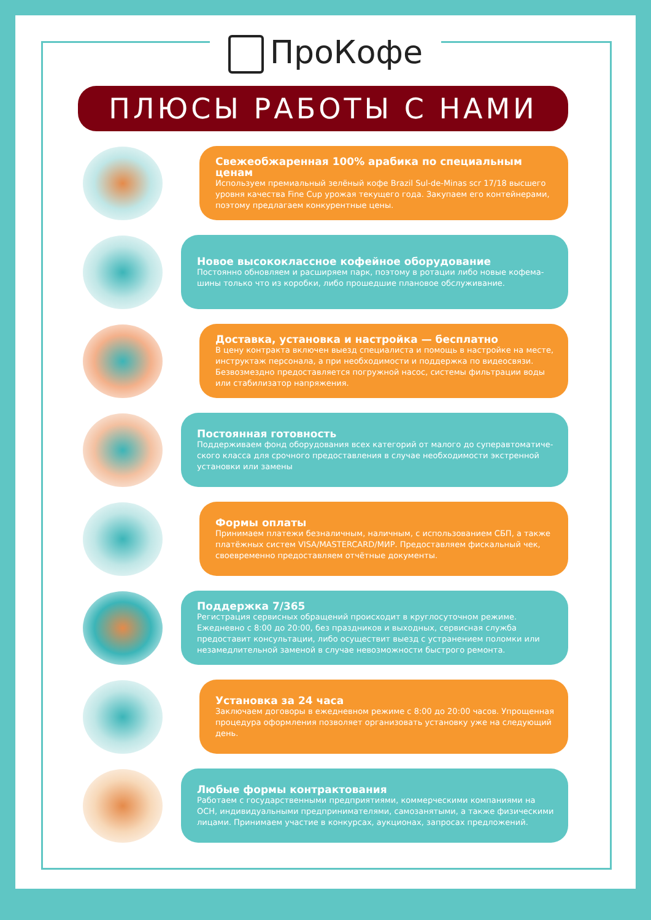ПроКофе
ПЛЮСЫ РАБОТЫ С НАМИ
Свежеобжаренная 100% арабика по специальным ценам
Используем премиальный зелёный кофе Brazil Sul-de-Minas scr 17/18 высшего уровня качества Fine Cup урожая текущего года. Закупаем его контейнерами, поэтому предлагаем конкурентные цены.
Новое высококлассное кофейное оборудование
Постоянно обновляем и расширяем парк, поэтому в ротации либо новые кофема-шины только что из коробки, либо прошедшие плановое обслуживание.
Доставка, установка и настройка — бесплатно
В цену контракта включен выезд специалиста и помощь в настройке на месте, инструктаж персонала, а при необходимости и поддержка по видеосвязи. Безвозмездно предоставляется погружной насос, системы фильтрации воды или стабилизатор напряжения.
Постоянная готовность
Поддерживаем фонд оборудования всех категорий от малого до суперавтоматиче-ского класса для срочного предоставления в случае необходимости экстренной установки или замены
Формы оплаты
Принимаем платежи безналичным, наличным, с использованием СБП, а также платёжных систем VISA/MASTERCARD/МИР. Предоставляем фискальный чек, своевременно предоставляем отчётные документы.
Поддержка 7/365
Регистрация сервисных обращений происходит в круглосуточном режиме. Ежедневно с 8:00 до 20:00, без праздников и выходных, сервисная служба предоставит консультации, либо осуществит выезд с устранением поломки или незамедлительной заменой в случае невозможности быстрого ремонта.
Установка за 24 часа
Заключаем договоры в ежедневном режиме с 8:00 до 20:00 часов. Упрощенная процедура оформления позволяет организовать установку уже на следующий день.
Любые формы контрактования
Работаем с государственными предприятиями, коммерческими компаниями на ОСН, индивидуальными предпринимателями, самозанятыми, а также физическими лицами. Принимаем участие в конкурсах, аукционах, запросах предложений.